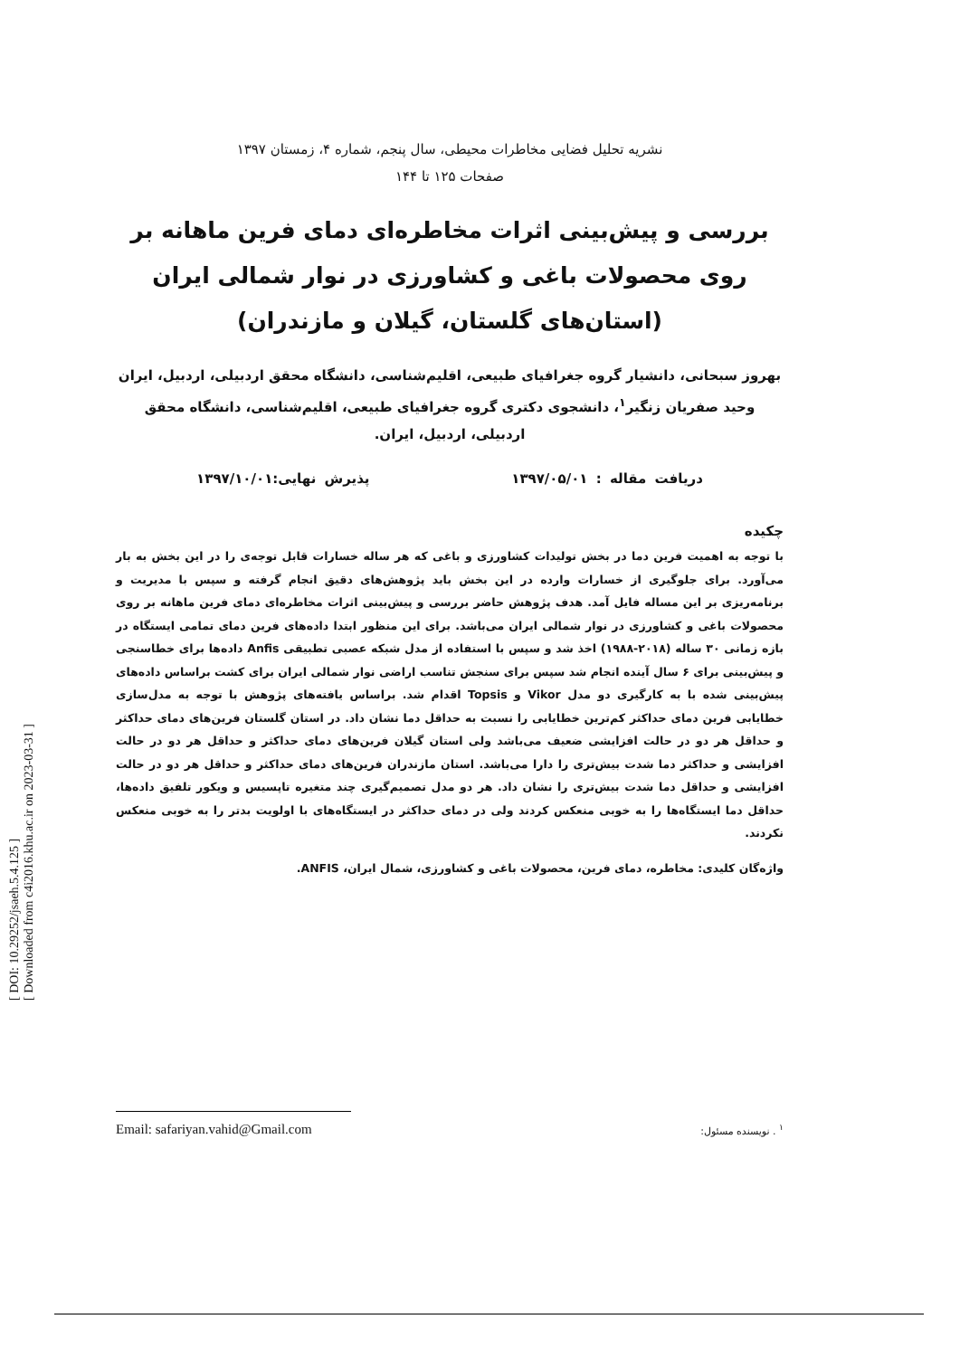[ DOI: 10.29252/jsaeh.5.4.125 ]
[ Downloaded from c4i2016.khu.ac.ir on 2023-03-31 ]
نشریه تحلیل فضایی مخاطرات محیطی، سال پنجم، شماره ۴، زمستان ۱۳۹۷
صفحات ۱۲۵ تا ۱۴۴
بررسی و پیش‌بینی اثرات مخاطره‌ای دمای فرین ماهانه بر روی محصولات باغی و کشاورزی در نوار شمالی ایران (استان‌های گلستان، گیلان و مازندران)
بهروز سبحانی، دانشیار گروه جغرافیای طبیعی، اقلیم‌شناسی، دانشگاه محقق اردبیلی، اردبیل، ایران
وحید صفریان زنگیر<sup>۱</sup>، دانشجوی دکتری گروه جغرافیای طبیعی، اقلیم‌شناسی، دانشگاه محقق اردبیلی، اردبیل، ایران.
دریافت مقاله : ۱۳۹۷/۰۵/۰۱ پذیرش نهایی:۱۳۹۷/۱۰/۰۱
چکیده
با توجه به اهمیت فرین دما در بخش تولیدات کشاورزی و باغی که هر ساله خسارات قابل توجه‌ی را در این بخش به بار می‌آورد. برای جلوگیری از خسارات وارده در این بخش باید پژوهش‌های دقیق انجام گرفته و سپس با مدیریت و برنامه‌ریزی بر این مساله فایل آمد. هدف پژوهش حاضر بررسی و پیش‌بینی اثرات مخاطره‌ای دمای فرین ماهانه بر روی محصولات باغی و کشاورزی در نوار شمالی ایران می‌باشد. برای این منظور ابتدا داده‌های فرین دمای تمامی ایستگاه در بازه زمانی ۳۰ ساله (۲۰۱۸-۱۹۸۸) اخذ شد و سپس با استفاده از مدل شبکه عصبی تطبیقی Anfis داده‌ها برای خطاسنجی و پیش‌بینی برای ۶ سال آینده انجام شد سپس برای سنجش تناسب اراضی نوار شمالی ایران برای کشت براساس داده‌های پیش‌بینی شده با به کارگیری دو مدل Vikor و Topsis اقدام شد. براساس یافته‌های پژوهش با توجه به مدل‌سازی خطایابی فرین دمای حداکثر کم‌ترین خطایابی را نسبت به حداقل دما نشان داد. در استان گلستان فرین‌های دمای حداکثر و حداقل هر دو در حالت افزایشی ضعیف می‌باشد ولی استان گیلان فرین‌های دمای حداکثر و حداقل هر دو در حالت افزایشی و حداکثر دما شدت بیش‌تری را دارا می‌باشد. استان مازندران فرین‌های دمای حداکثر و حداقل هر دو در حالت افزایشی و حداقل دما شدت بیش‌تری را نشان داد. هر دو مدل تصمیم‌گیری چند متغیره تاپسیس و ویکور تلفیق داده‌ها، حداقل دما ایستگاه‌ها را به خوبی منعکس کردند ولی در دمای حداکثر در ایستگاه‌های با اولویت بدتر را به خوبی منعکس نکردند.
واژه‌گان کلیدی: مخاطره، دمای فرین، محصولات باغی و کشاورزی، شمال ایران، ANFIS.
<sup>۱</sup> . نویسنده مسئول: Email: safariyan.vahid@Gmail.com